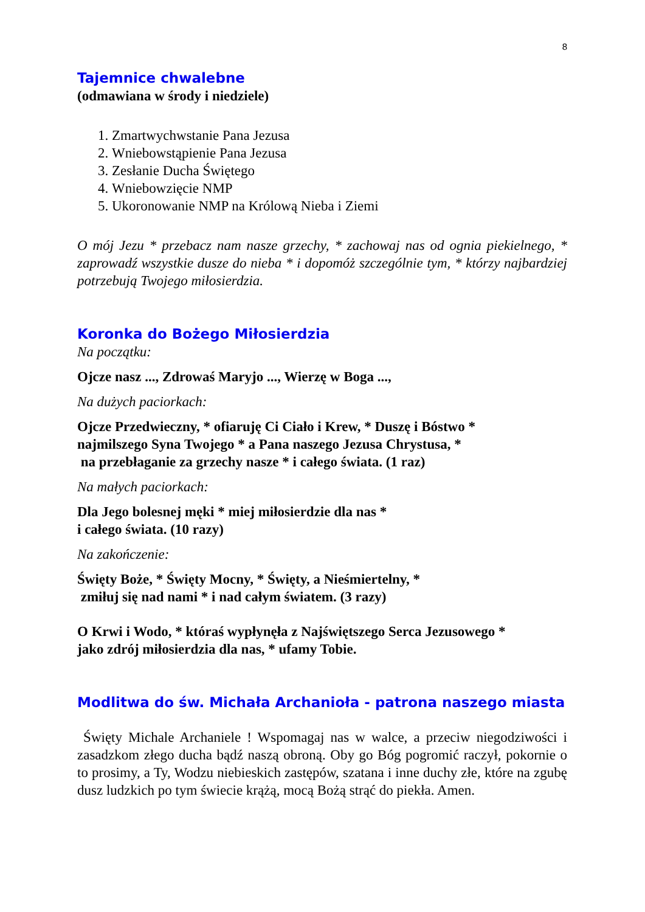8
Tajemnice chwalebne
(odmawiana w środy i niedziele)
1. Zmartwychwstanie Pana Jezusa
2. Wniebowstąpienie Pana Jezusa
3. Zesłanie Ducha Świętego
4. Wniebowzięcie NMP
5. Ukoronowanie NMP na Królową Nieba i Ziemi
O mój Jezu * przebacz nam nasze grzechy, * zachowaj nas od ognia piekielnego, * zaprowadź wszystkie dusze do nieba * i dopomóż szczególnie tym, * którzy najbardziej potrzebują Twojego miłosierdzia.
Koronka do Bożego Miłosierdzia
Na początku:
Ojcze nasz ..., Zdrowaś Maryjo ..., Wierzę w Boga ...,
Na dużych paciorkach:
Ojcze Przedwieczny, * ofiaruję Ci Ciało i Krew, * Duszę i Bóstwo *
najmilszego Syna Twojego * a Pana naszego Jezusa Chrystusa, *
na przebłaganie za grzechy nasze * i całego świata. (1 raz)
Na małych paciorkach:
Dla Jego bolesnej męki * miej miłosierdzie dla nas *
i całego świata. (10 razy)
Na zakończenie:
Święty Boże, * Święty Mocny, * Święty, a Nieśmiertelny, *
zmiłuj się nad nami * i nad całym światem. (3 razy)
O Krwi i Wodo, * któraś wypłynęła z Najświętszego Serca Jezusowego *
jako zdrój miłosierdzia dla nas, * ufamy Tobie.
Modlitwa do św. Michała Archanioła - patrona naszego miasta
Święty Michale Archaniele ! Wspomagaj nas w walce, a przeciw niegodziwości i zasadzkom złego ducha bądź naszą obroną. Oby go Bóg pogromić raczył, pokornie o to prosimy, a Ty, Wodzu niebieskich zastępów, szatana i inne duchy złe, które na zgubę dusz ludzkich po tym świecie krążą, mocą Bożą strąć do piekła. Amen.